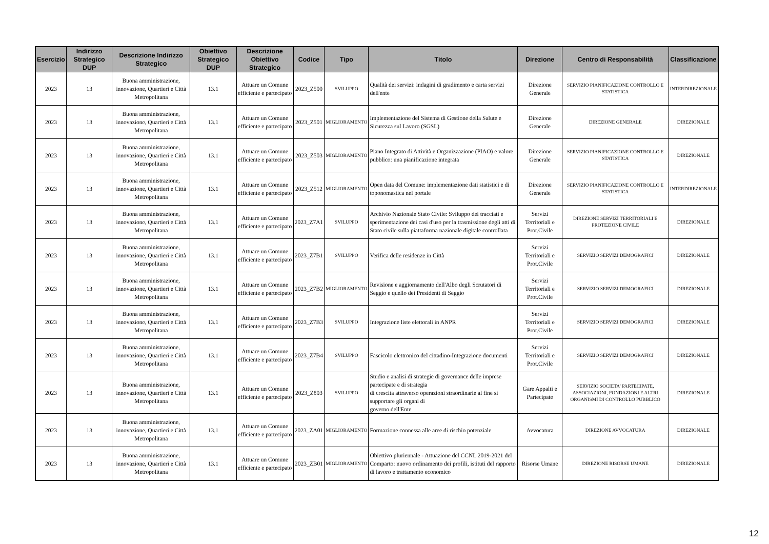| Esercizio | Indirizzo Strategico DUP | Descrizione Indirizzo Strategico | Obiettivo Strategico DUP | Descrizione Obiettivo Strategico | Codice | Tipo | Titolo | Direzione | Centro di Responsabilità | Classificazione |
| --- | --- | --- | --- | --- | --- | --- | --- | --- | --- | --- |
| 2023 | 13 | Buona amministrazione, innovazione, Quartieri e Città Metropolitana | 13.1 | Attuare un Comune efficiente e partecipato | 2023_Z500 | SVILUPPO | Qualità dei servizi: indagini di gradimento e carta servizi dell'ente | Direzione Generale | SERVIZIO PIANIFICAZIONE CONTROLLO E STATISTICA | INTERDIREZIONALE |
| 2023 | 13 | Buona amministrazione, innovazione, Quartieri e Città Metropolitana | 13.1 | Attuare un Comune efficiente e partecipato | 2023_Z501 | MIGLIORAMENTO | Implementazione del Sistema di Gestione della Salute e Sicurezza sul Lavoro (SGSL) | Direzione Generale | DIREZIONE GENERALE | DIREZIONALE |
| 2023 | 13 | Buona amministrazione, innovazione, Quartieri e Città Metropolitana | 13.1 | Attuare un Comune efficiente e partecipato | 2023_Z503 | MIGLIORAMENTO | Piano Integrato di Attività e Organizzazione (PIAO) e valore pubblico: una pianificazione integrata | Direzione Generale | SERVIZIO PIANIFICAZIONE CONTROLLO E STATISTICA | DIREZIONALE |
| 2023 | 13 | Buona amministrazione, innovazione, Quartieri e Città Metropolitana | 13.1 | Attuare un Comune efficiente e partecipato | 2023_Z512 | MIGLIORAMENTO | Open data del Comune: implementazione dati statistici e di toponomastica nel portale | Direzione Generale | SERVIZIO PIANIFICAZIONE CONTROLLO E STATISTICA | INTERDIREZIONALE |
| 2023 | 13 | Buona amministrazione, innovazione, Quartieri e Città Metropolitana | 13.1 | Attuare un Comune efficiente e partecipato | 2023_Z7A1 | SVILUPPO | Archivio Nazionale Stato Civile: Sviluppo dei tracciati e sperimentazione dei casi d'uso per la trasmissione degli atti di Stato civile sulla piattaforma nazionale digitale controllata | Servizi Territoriali e Prot.Civile | DIREZIONE SERVIZI TERRITORIALI E PROTEZIONE CIVILE | DIREZIONALE |
| 2023 | 13 | Buona amministrazione, innovazione, Quartieri e Città Metropolitana | 13.1 | Attuare un Comune efficiente e partecipato | 2023_Z7B1 | SVILUPPO | Verifica delle residenze in Città | Servizi Territoriali e Prot.Civile | SERVIZIO SERVIZI DEMOGRAFICI | DIREZIONALE |
| 2023 | 13 | Buona amministrazione, innovazione, Quartieri e Città Metropolitana | 13.1 | Attuare un Comune efficiente e partecipato | 2023_Z7B2 | MIGLIORAMENTO | Revisione e aggiornamento dell'Albo degli Scrutatori di Seggio e quello dei Presidenti di Seggio | Servizi Territoriali e Prot.Civile | SERVIZIO SERVIZI DEMOGRAFICI | DIREZIONALE |
| 2023 | 13 | Buona amministrazione, innovazione, Quartieri e Città Metropolitana | 13.1 | Attuare un Comune efficiente e partecipato | 2023_Z7B3 | SVILUPPO | Integrazione liste elettorali in ANPR | Servizi Territoriali e Prot.Civile | SERVIZIO SERVIZI DEMOGRAFICI | DIREZIONALE |
| 2023 | 13 | Buona amministrazione, innovazione, Quartieri e Città Metropolitana | 13.1 | Attuare un Comune efficiente e partecipato | 2023_Z7B4 | SVILUPPO | Fascicolo elettronico del cittadino-Integrazione documenti | Servizi Territoriali e Prot.Civile | SERVIZIO SERVIZI DEMOGRAFICI | DIREZIONALE |
| 2023 | 13 | Buona amministrazione, innovazione, Quartieri e Città Metropolitana | 13.1 | Attuare un Comune efficiente e partecipato | 2023_Z803 | SVILUPPO | Studio e analisi di strategie di governance delle imprese partecipate e di strategia di crescita attraverso operazioni straordinarie al fine si supportare gli organi di governo dell'Ente | Gare Appalti e Partecipate | SERVIZIO SOCIETA' PARTECIPATE, ASSOCIAZIONI, FONDAZIONI E ALTRI ORGANISMI DI CONTROLLO PUBBLICO | DIREZIONALE |
| 2023 | 13 | Buona amministrazione, innovazione, Quartieri e Città Metropolitana | 13.1 | Attuare un Comune efficiente e partecipato | 2023_ZA01 | MIGLIORAMENTO | Formazione connessa alle aree di rischio potenziale | Avvocatura | DIREZIONE AVVOCATURA | DIREZIONALE |
| 2023 | 13 | Buona amministrazione, innovazione, Quartieri e Città Metropolitana | 13.1 | Attuare un Comune efficiente e partecipato | 2023_ZB01 | MIGLIORAMENTO | Obiettivo pluriennale - Attuazione del CCNL 2019-2021 del Comparto: nuovo ordinamento dei profili, istituti del rapporto di lavoro e trattamento economico | Risorse Umane | DIREZIONE RISORSE UMANE | DIREZIONALE |
12